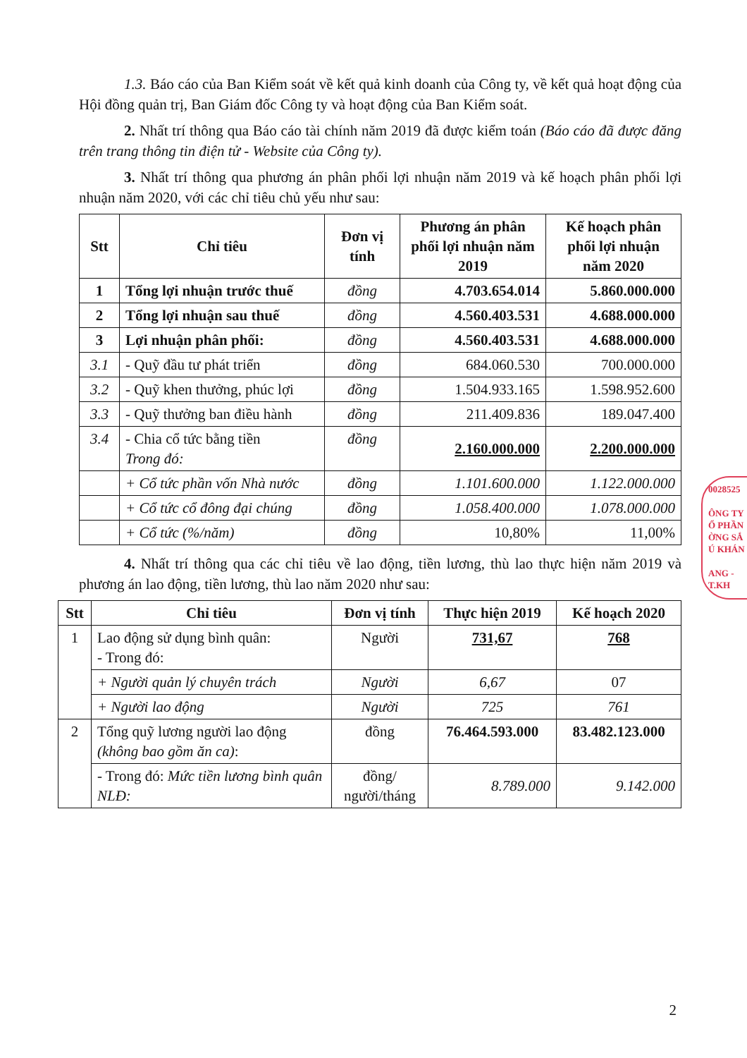1.3. Báo cáo của Ban Kiểm soát về kết quả kinh doanh của Công ty, về kết quả hoạt động của Hội đồng quản trị, Ban Giám đốc Công ty và hoạt động của Ban Kiểm soát.
2. Nhất trí thông qua Báo cáo tài chính năm 2019 đã được kiểm toán (Báo cáo đã được đăng trên trang thông tin điện tử - Website của Công ty).
3. Nhất trí thông qua phương án phân phối lợi nhuận năm 2019 và kế hoạch phân phối lợi nhuận năm 2020, với các chỉ tiêu chủ yếu như sau:
| Stt | Chỉ tiêu | Đơn vị tính | Phương án phân phối lợi nhuận năm 2019 | Kế hoạch phân phối lợi nhuận năm 2020 |
| --- | --- | --- | --- | --- |
| 1 | Tổng lợi nhuận trước thuế | đồng | 4.703.654.014 | 5.860.000.000 |
| 2 | Tổng lợi nhuận sau thuế | đồng | 4.560.403.531 | 4.688.000.000 |
| 3 | Lợi nhuận phân phối: | đồng | 4.560.403.531 | 4.688.000.000 |
| 3.1 | - Quỹ đầu tư phát triển | đồng | 684.060.530 | 700.000.000 |
| 3.2 | - Quỹ khen thưởng, phúc lợi | đồng | 1.504.933.165 | 1.598.952.600 |
| 3.3 | - Quỹ thưởng ban điều hành | đồng | 211.409.836 | 189.047.400 |
| 3.4 | - Chia cổ tức bằng tiền Trong đó: | đồng | 2.160.000.000 | 2.200.000.000 |
| | + Cổ tức phần vốn Nhà nước | đồng | 1.101.600.000 | 1.122.000.000 |
| | + Cổ tức cổ đông đại chúng | đồng | 1.058.400.000 | 1.078.000.000 |
| | + Cổ tức (%/năm) | đồng | 10,80% | 11,00% |
4. Nhất trí thông qua các chỉ tiêu về lao động, tiền lương, thù lao thực hiện năm 2019 và phương án lao động, tiền lương, thù lao năm 2020 như sau:
| Stt | Chỉ tiêu | Đơn vị tính | Thực hiện 2019 | Kế hoạch 2020 |
| --- | --- | --- | --- | --- |
| 1 | Lao động sử dụng bình quân: - Trong đó: | Người | 731,67 | 768 |
| | + Người quản lý chuyên trách | Người | 6,67 | 07 |
| | + Người lao động | Người | 725 | 761 |
| 2 | Tổng quỹ lương người lao động (không bao gồm ăn ca) : | đồng | 76.464.593.000 | 83.482.123.000 |
| | - Trong đó: Mức tiền lương bình quân NLĐ: | đồng/ người/tháng | 8.789.000 | 9.142.000 |
0028525
ÔNG TY
Ổ PHẦN
ỜNG SẮ
Ú KHÁN
ANG - T.KH
2